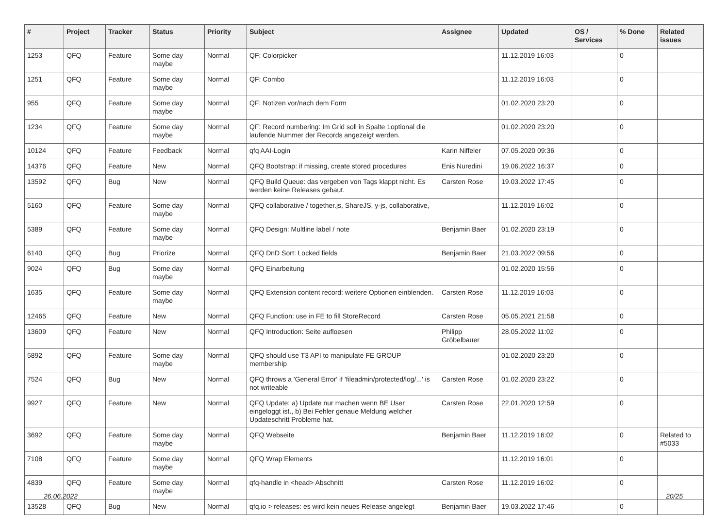| # | Project | Tracker | Status | Priority | Subject | Assignee | Updated | OS / Services | % Done | Related issues |
| --- | --- | --- | --- | --- | --- | --- | --- | --- | --- | --- |
| 1253 | QFQ | Feature | Some day maybe | Normal | QF: Colorpicker | | 11.12.2019 16:03 | | 0 | |
| 1251 | QFQ | Feature | Some day maybe | Normal | QF: Combo | | 11.12.2019 16:03 | | 0 | |
| 955 | QFQ | Feature | Some day maybe | Normal | QF: Notizen vor/nach dem Form | | 01.02.2020 23:20 | | 0 | |
| 1234 | QFQ | Feature | Some day maybe | Normal | QF: Record numbering: Im Grid soll in Spalte 1optional die laufende Nummer der Records angezeigt werden. | | 01.02.2020 23:20 | | 0 | |
| 10124 | QFQ | Feature | Feedback | Normal | qfq AAI-Login | Karin Niffeler | 07.05.2020 09:36 | | 0 | |
| 14376 | QFQ | Feature | New | Normal | QFQ Bootstrap: if missing, create stored procedures | Enis Nuredini | 19.06.2022 16:37 | | 0 | |
| 13592 | QFQ | Bug | New | Normal | QFQ Build Queue: das vergeben von Tags klappt nicht. Es werden keine Releases gebaut. | Carsten Rose | 19.03.2022 17:45 | | 0 | |
| 5160 | QFQ | Feature | Some day maybe | Normal | QFQ collaborative / together.js, ShareJS, y-js, collaborative, | | 11.12.2019 16:02 | | 0 | |
| 5389 | QFQ | Feature | Some day maybe | Normal | QFQ Design: Multline label / note | Benjamin Baer | 01.02.2020 23:19 | | 0 | |
| 6140 | QFQ | Bug | Priorize | Normal | QFQ DnD Sort: Locked fields | Benjamin Baer | 21.03.2022 09:56 | | 0 | |
| 9024 | QFQ | Bug | Some day maybe | Normal | QFQ Einarbeitung | | 01.02.2020 15:56 | | 0 | |
| 1635 | QFQ | Feature | Some day maybe | Normal | QFQ Extension content record: weitere Optionen einblenden. | Carsten Rose | 11.12.2019 16:03 | | 0 | |
| 12465 | QFQ | Feature | New | Normal | QFQ Function: use in FE to fill StoreRecord | Carsten Rose | 05.05.2021 21:58 | | 0 | |
| 13609 | QFQ | Feature | New | Normal | QFQ Introduction: Seite aufloesen | Philipp Gröbelbauer | 28.05.2022 11:02 | | 0 | |
| 5892 | QFQ | Feature | Some day maybe | Normal | QFQ should use T3 API to manipulate FE GROUP membership | | 01.02.2020 23:20 | | 0 | |
| 7524 | QFQ | Bug | New | Normal | QFQ throws a 'General Error' if 'fileadmin/protected/log/...' is not writeable | Carsten Rose | 01.02.2020 23:22 | | 0 | |
| 9927 | QFQ | Feature | New | Normal | QFQ Update: a) Update nur machen wenn BE User eingeloggt ist., b) Bei Fehler genaue Meldung welcher Updateschritt Probleme hat. | Carsten Rose | 22.01.2020 12:59 | | 0 | |
| 3692 | QFQ | Feature | Some day maybe | Normal | QFQ Webseite | Benjamin Baer | 11.12.2019 16:02 | | 0 | Related to #5033 |
| 7108 | QFQ | Feature | Some day maybe | Normal | QFQ Wrap Elements | | 11.12.2019 16:01 | | 0 | |
| 4839 | QFQ | Feature | Some day maybe | Normal | qfq-handle in <head> Abschnitt | Carsten Rose | 11.12.2019 16:02 | | 0 | |
| 13528 | QFQ | Bug | New | Normal | qfq.io > releases: es wird kein neues Release angelegt | Benjamin Baer | 19.03.2022 17:46 | | 0 | |
26.06.2022 20/25